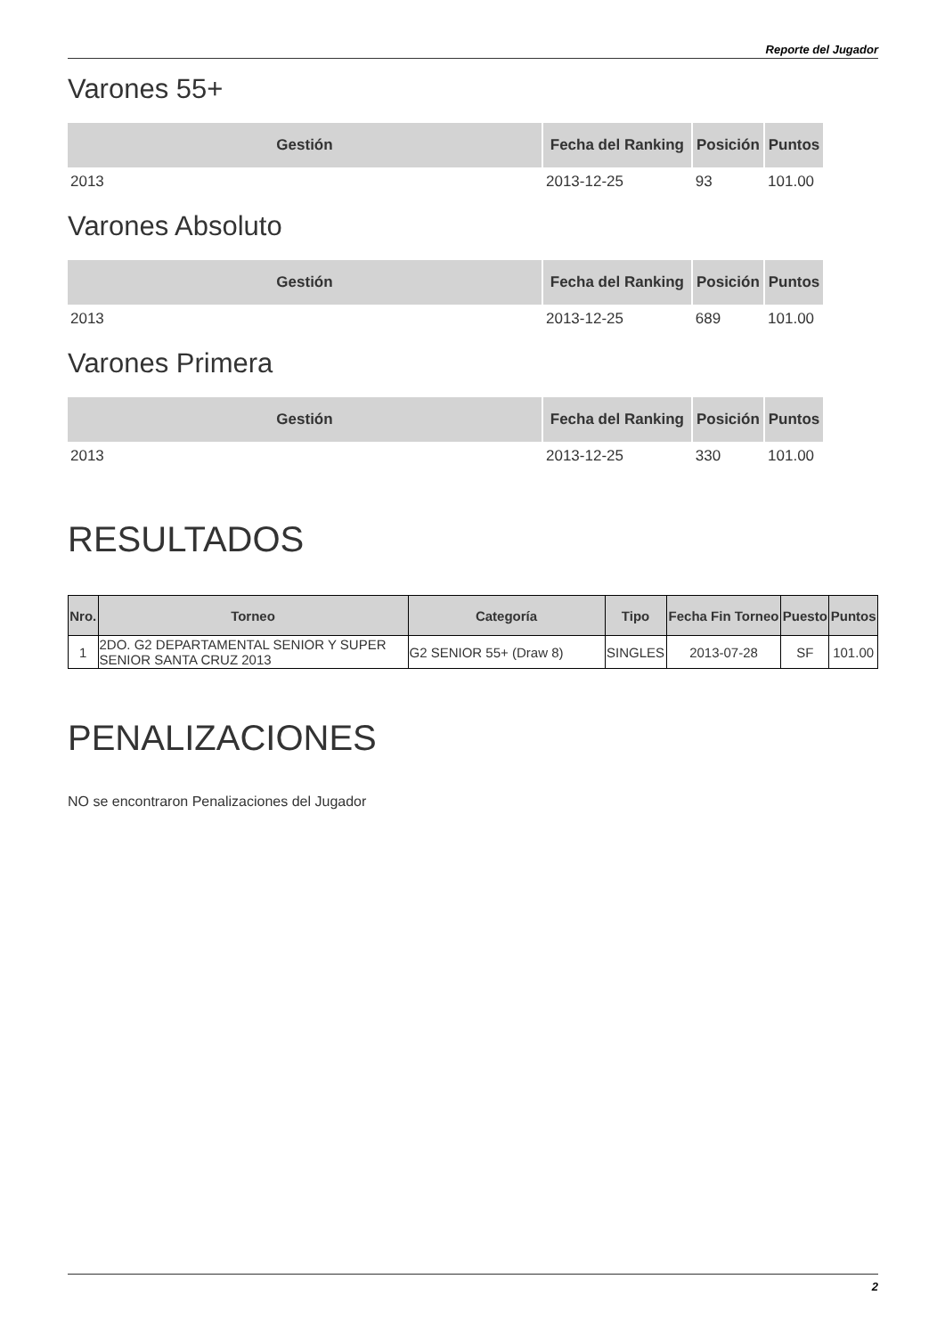Reporte del Jugador
Varones 55+
| Gestión | Fecha del Ranking | Posición | Puntos |
| --- | --- | --- | --- |
| 2013 | 2013-12-25 | 93 | 101.00 |
Varones Absoluto
| Gestión | Fecha del Ranking | Posición | Puntos |
| --- | --- | --- | --- |
| 2013 | 2013-12-25 | 689 | 101.00 |
Varones Primera
| Gestión | Fecha del Ranking | Posición | Puntos |
| --- | --- | --- | --- |
| 2013 | 2013-12-25 | 330 | 101.00 |
RESULTADOS
| Nro. | Torneo | Categoría | Tipo | Fecha Fin Torneo | Puesto | Puntos |
| --- | --- | --- | --- | --- | --- | --- |
| 1 | 2DO. G2 DEPARTAMENTAL SENIOR Y SUPER SENIOR SANTA CRUZ 2013 | G2 SENIOR 55+ (Draw 8) | SINGLES | 2013-07-28 | SF | 101.00 |
PENALIZACIONES
NO se encontraron Penalizaciones del Jugador
2